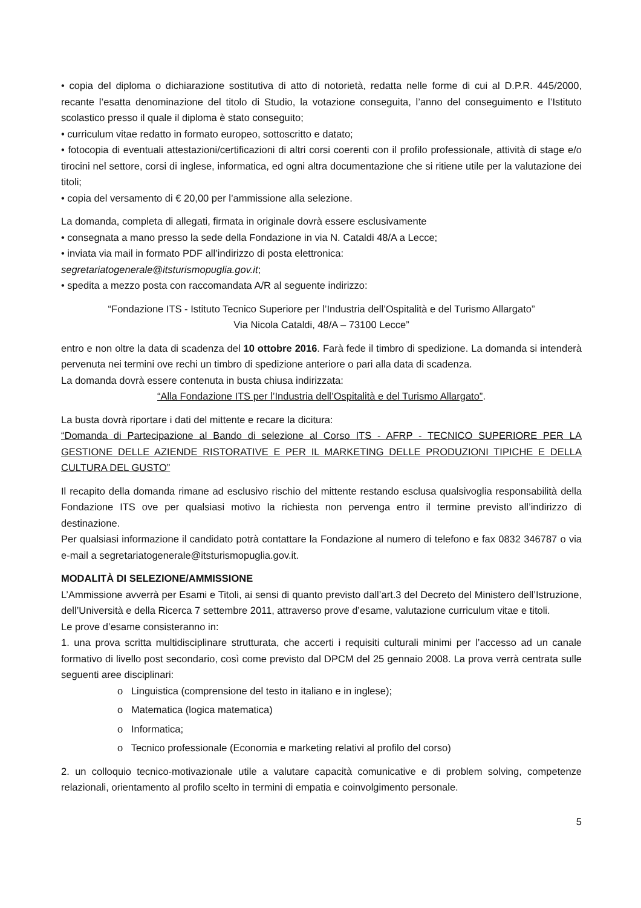• copia del diploma o dichiarazione sostitutiva di atto di notorietà, redatta nelle forme di cui al D.P.R. 445/2000, recante l’esatta denominazione del titolo di Studio, la votazione conseguita, l’anno del conseguimento e l’Istituto scolastico presso il quale il diploma è stato conseguito;
• curriculum vitae redatto in formato europeo, sottoscritto e datato;
• fotocopia di eventuali attestazioni/certificazioni di altri corsi coerenti con il profilo professionale, attività di stage e/o tirocini nel settore, corsi di inglese, informatica, ed ogni altra documentazione che si ritiene utile per la valutazione dei titoli;
• copia del versamento di € 20,00 per l’ammissione alla selezione.
La domanda, completa di allegati, firmata in originale dovrà essere esclusivamente
• consegnata a mano presso la sede della Fondazione in via N. Cataldi 48/A a Lecce;
• inviata via mail in formato PDF all’indirizzo di posta elettronica:
segretariatogenerale@itsturismopuglia.gov.it;
• spedita a mezzo posta con raccomandata A/R al seguente indirizzo:
“Fondazione ITS - Istituto Tecnico Superiore per l’Industria dell’Ospitalità e del Turismo Allargato”
Via Nicola Cataldi, 48/A – 73100 Lecce”
entro e non oltre la data di scadenza del 10 ottobre 2016. Farà fede il timbro di spedizione. La domanda si intenderà pervenuta nei termini ove rechi un timbro di spedizione anteriore o pari alla data di scadenza.
La domanda dovrà essere contenuta in busta chiusa indirizzata:
“Alla Fondazione ITS per l’Industria dell’Ospitalità e del Turismo Allargato”.
La busta dovrà riportare i dati del mittente e recare la dicitura:
“Domanda di Partecipazione al Bando di selezione al Corso ITS - AFRP - TECNICO SUPERIORE PER LA GESTIONE DELLE AZIENDE RISTORATIVE E PER IL MARKETING DELLE PRODUZIONI TIPICHE E DELLA CULTURA DEL GUSTO”
Il recapito della domanda rimane ad esclusivo rischio del mittente restando esclusa qualsivoglia responsabilità della Fondazione ITS ove per qualsiasi motivo la richiesta non pervenga entro il termine previsto all’indirizzo di destinazione.
Per qualsiasi informazione il candidato potrà contattare la Fondazione al numero di telefono e fax 0832 346787 o via e-mail a segretariatogenerale@itsturismopuglia.gov.it.
MODALITÀ DI SELEZIONE/AMMISSIONE
L’Ammissione avverrà per Esami e Titoli, ai sensi di quanto previsto dall’art.3 del Decreto del Ministero dell’Istruzione, dell’Università e della Ricerca 7 settembre 2011, attraverso prove d’esame, valutazione curriculum vitae e titoli.
Le prove d’esame consisteranno in:
1. una prova scritta multidisciplinare strutturata, che accerti i requisiti culturali minimi per l’accesso ad un canale formativo di livello post secondario, così come previsto dal DPCM del 25 gennaio 2008. La prova verrà centrata sulle seguenti aree disciplinari:
o Linguistica (comprensione del testo in italiano e in inglese);
o Matematica (logica matematica)
o Informatica;
o Tecnico professionale (Economia e marketing relativi al profilo del corso)
2. un colloquio tecnico-motivazionale utile a valutare capacità comunicative e di problem solving, competenze relazionali, orientamento al profilo scelto in termini di empatia e coinvolgimento personale.
5